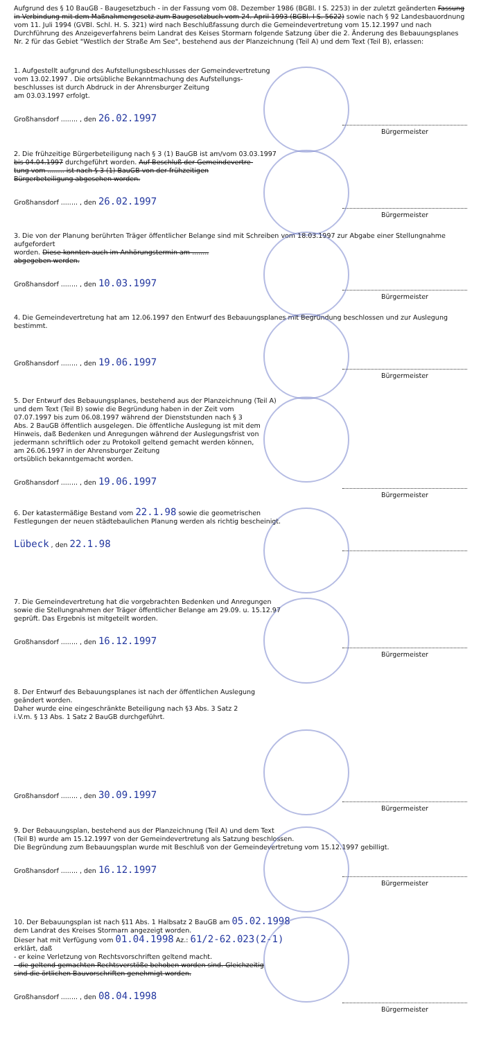Aufgrund des § 10 BauGB - Baugesetzbuch - in der Fassung vom 08. Dezember 1986 (BGBl. I S. 2253) in der zuletzt geänderten Fassung in Verbindung mit dem Maßnahmengesetz zum Baugesetzbuch vom 24. April 1993 (BGBl. I S. 5622) sowie nach § 92 Landesbauordnung vom 11. Juli 1994 (GVBl. Schl. H. S. 321) wird nach Beschlußfassung durch die Gemeindevertretung vom 15.12.1997 und nach Durchführung des Anzeigeverfahrens beim Landrat des Keises Stormarn folgende Satzung über die 2. Änderung des Bebauungsplanes Nr. 2 für das Gebiet "Westlich der Straße Am See", bestehend aus der Planzeichnung (Teil A) und dem Text (Teil B), erlassen:
1. Aufgestellt aufgrund des Aufstellungsbeschlusses der Gemeindevertretung
vom 13.02.1997 . Die ortsübliche Bekanntmachung des Aufstellungs-
beschlusses ist durch Abdruck in der Ahrensburger Zeitung
am 03.03.1997 erfolgt.
Großhansdorf ........ , den 26.02.1997 Bürgermeister
2. Die frühzeitige Bürgerbeteiligung nach § 3 (1) BauGB ist am/vom 03.03.1997
bis 04.04.1997 durchgeführt worden. Auf Beschluß der Gemeindevertre-
tung vom ........ ist nach § 3 (1) BauGB von der frühzeitigen
Bürgerbeteiligung abgesehen worden.
Großhansdorf ........ , den 26.02.1997 Bürgermeister
3. Die von der Planung berührten Träger öffentlicher Belange sind mit Schreiben vom 18.03.1997 zur Abgabe einer Stellungnahme aufgefordert
worden. Diese konnten auch im Anhörungstermin am ........
abgegeben werden.
Großhansdorf ........ , den 10.03.1997 Bürgermeister
4. Die Gemeindevertretung hat am 12.06.1997 den Entwurf des Bebauungsplanes mit Begründung beschlossen und zur Auslegung bestimmt.
Großhansdorf ........ , den 19.06.1997 Bürgermeister
5. Der Entwurf des Bebauungsplanes, bestehend aus der Planzeichnung (Teil A)
und dem Text (Teil B) sowie die Begründung haben in der Zeit vom
07.07.1997 bis zum 06.08.1997 während der Dienststunden nach § 3
Abs. 2 BauGB öffentlich ausgelegen. Die öffentliche Auslegung ist mit dem
Hinweis, daß Bedenken und Anregungen während der Auslegungsfrist von
jedermann schriftlich oder zu Protokoll geltend gemacht werden können,
am 26.06.1997 in der Ahrensburger Zeitung
ortsüblich bekanntgemacht worden.
Großhansdorf ........ , den 19.06.1997 Bürgermeister
6. Der katastermäßige Bestand vom 22.1.98 sowie die geometrischen
Festlegungen der neuen städtebaulichen Planung werden als richtig bescheinigt.
Lübeck , den 22.1.98
7. Die Gemeindevertretung hat die vorgebrachten Bedenken und Anregungen
sowie die Stellungnahmen der Träger öffentlicher Belange am 29.09. u. 15.12.97
geprüft. Das Ergebnis ist mitgeteilt worden.
Großhansdorf ........ , den 16.12.1997 Bürgermeister
8. Der Entwurf des Bebauungsplanes ist nach der öffentlichen Auslegung
geändert worden.
Daher wurde eine eingeschränkte Beteiligung nach §3 Abs. 3 Satz 2
i.V.m. § 13 Abs. 1 Satz 2 BauGB durchgeführt.
Großhansdorf ........ , den 30.09.1997 Bürgermeister
9. Der Bebauungsplan, bestehend aus der Planzeichnung (Teil A) und dem Text
(Teil B) wurde am 15.12.1997 von der Gemeindevertretung als Satzung beschlossen.
Die Begründung zum Bebauungsplan wurde mit Beschluß von der Gemeindevertretung vom 15.12.1997 gebilligt.
Großhansdorf ........ , den 16.12.1997 Bürgermeister
10. Der Bebauungsplan ist nach §11 Abs. 1 Halbsatz 2 BauGB am 05.02.1998
dem Landrat des Kreises Stormarn angezeigt worden.
Dieser hat mit Verfügung vom 01.04.1998 Az.: 61/2-62.023(2-1)
erklärt, daß
- er keine Verletzung von Rechtsvorschriften geltend macht.
- die geltend gemachten Rechtsverstöße behoben worden sind. Gleichzeitig
sind die örtlichen Bauvorschriften genehmigt worden.
Großhansdorf ........ , den 08.04.1998 Bürgermeister